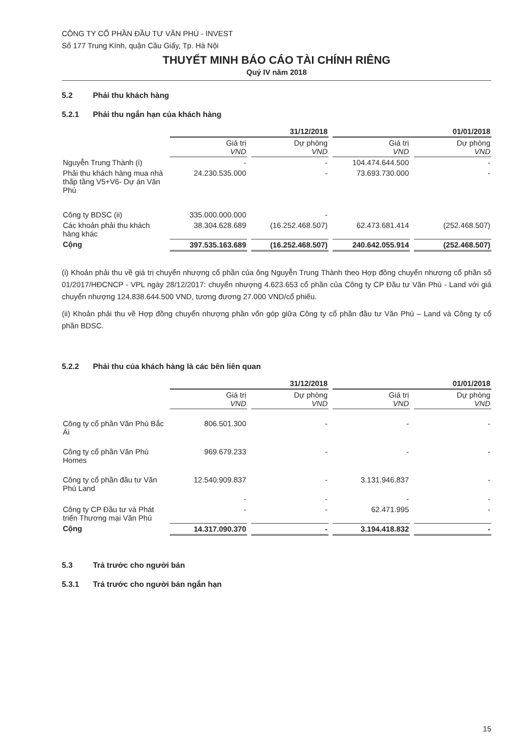CÔNG TY CỔ PHẦN ĐẦU TƯ VĂN PHÚ - INVEST
Số 177 Trung Kính, quận Cầu Giấy, Tp. Hà Nội
THUYẾT MINH BÁO CÁO TÀI CHÍNH RIÊNG
Quý IV năm 2018
5.2 Phải thu khách hàng
5.2.1 Phải thu ngắn hạn của khách hàng
| | 31/12/2018 | | 01/01/2018 | |
| --- | --- | --- | --- | --- |
| | Giá trị VND | Dự phòng VND | Giá trị VND | Dự phòng VND |
| Nguyễn Trung Thành (i) | - | - | 104.474.644.500 | - |
| Phải thu khách hàng mua nhà thấp tầng V5+V6- Dự án Văn Phú | 24.230.535.000 | - | 73.693.730.000 | - |
| Công ty BDSC (ii) | 335.000.000.000 | - | | |
| Các khoản phải thu khách hàng khác | 38.304.628.689 | (16.252.468.507) | 62.473.681.414 | (252.468.507) |
| Cộng | 397.535.163.689 | (16.252.468.507) | 240.642.055.914 | (252.468.507) |
(i) Khoản phải thu về giá trị chuyển nhượng cổ phần của ông Nguyễn Trung Thành theo Hợp đồng chuyển nhượng cổ phần số 01/2017/HĐCNCP - VPL ngày 28/12/2017: chuyển nhượng 4.623.653 cổ phần của Công ty CP Đầu tư Văn Phú - Land với giá chuyển nhượng 124.838.644.500 VND, tương đương 27.000 VND/cổ phiếu.
(ii) Khoản phải thu về Hợp đồng chuyển nhượng phần vốn góp giữa Công ty cổ phần đầu tư Văn Phú – Land và Công ty cổ phần BDSC.
5.2.2 Phải thu của khách hàng là các bên liên quan
| | 31/12/2018 | | 01/01/2018 | |
| --- | --- | --- | --- | --- |
| | Giá trị VND | Dự phòng VND | Giá trị VND | Dự phòng VND |
| Công ty cổ phần Văn Phú Bắc Ái | 806.501.300 | - | - | - |
| Công ty cổ phần Văn Phú Homes | 969.679.233 | - | - | - |
| Công ty cổ phần đầu tư Văn Phú Land | 12.540.909.837 | - | 3.131.946.837 | - |
| | - | - | - | - |
| Công ty CP Đầu tư và Phát triển Thương mại Văn Phú | - | - | 62.471.995 | - |
| Cộng | 14.317.090.370 | - | 3.194.418.832 | - |
5.3 Trả trước cho người bán
5.3.1 Trả trước cho người bán ngắn hạn
15